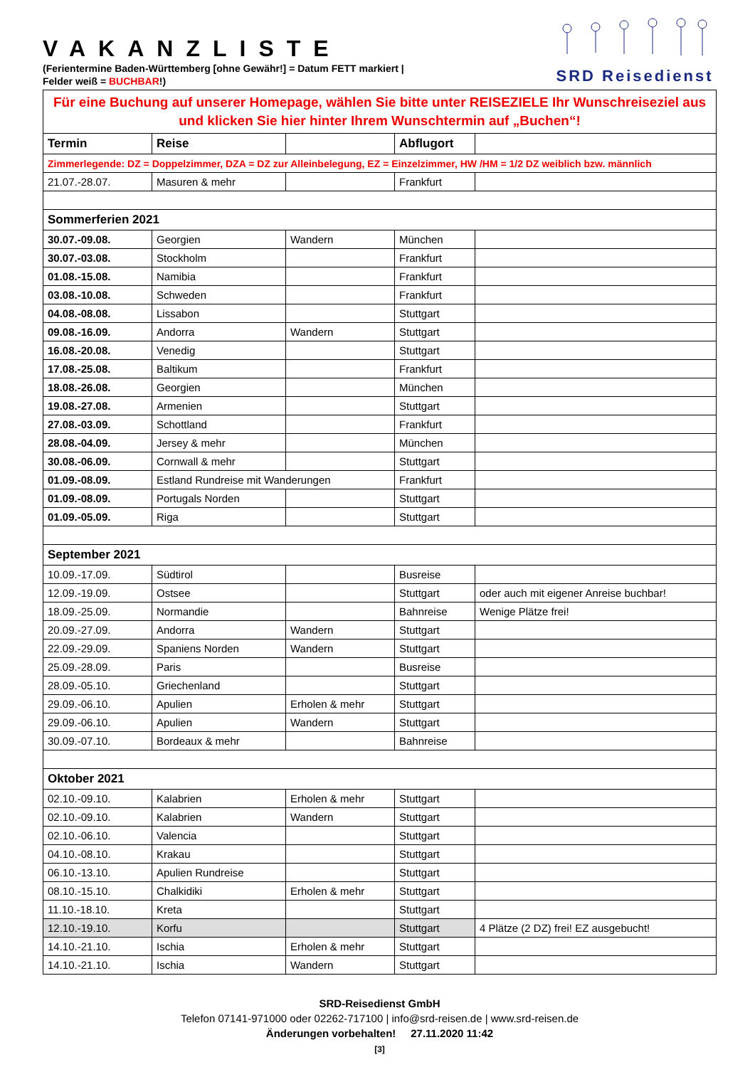VAKANZLISTE
(Ferientermine Baden-Württemberg [ohne Gewähr!] = Datum FETT markiert |
Felder weiß = BUCHBAR!)
SRD Reisedienst
| Für eine Buchung auf unserer Homepage, wählen Sie bitte unter REISEZIELE Ihr Wunschreiseziel aus und klicken Sie hier hinter Ihrem Wunschtermin auf „Buchen“! | | | | |
| Termin | Reise | | Abflugort | |
| Zimmerlegende: DZ = Doppelzimmer, DZA = DZ zur Alleinbelegung, EZ = Einzelzimmer, HW /HM = 1/2 DZ weiblich bzw. männlich | | | | |
| 21.07.-28.07. | Masuren & mehr | | Frankfurt | |
| Sommerferien 2021 | | | | |
| 30.07.-09.08. | Georgien | Wandern | München | |
| 30.07.-03.08. | Stockholm | | Frankfurt | |
| 01.08.-15.08. | Namibia | | Frankfurt | |
| 03.08.-10.08. | Schweden | | Frankfurt | |
| 04.08.-08.08. | Lissabon | | Stuttgart | |
| 09.08.-16.09. | Andorra | Wandern | Stuttgart | |
| 16.08.-20.08. | Venedig | | Stuttgart | |
| 17.08.-25.08. | Baltikum | | Frankfurt | |
| 18.08.-26.08. | Georgien | | München | |
| 19.08.-27.08. | Armenien | | Stuttgart | |
| 27.08.-03.09. | Schottland | | Frankfurt | |
| 28.08.-04.09. | Jersey & mehr | | München | |
| 30.08.-06.09. | Cornwall & mehr | | Stuttgart | |
| 01.09.-08.09. | Estland Rundreise mit Wanderungen | | Frankfurt | |
| 01.09.-08.09. | Portugals Norden | | Stuttgart | |
| 01.09.-05.09. | Riga | | Stuttgart | |
| September 2021 | | | | |
| 10.09.-17.09. | Südtirol | | Busreise | |
| 12.09.-19.09. | Ostsee | | Stuttgart | oder auch mit eigener Anreise buchbar! |
| 18.09.-25.09. | Normandie | | Bahnreise | Wenige Plätze frei! |
| 20.09.-27.09. | Andorra | Wandern | Stuttgart | |
| 22.09.-29.09. | Spaniens Norden | Wandern | Stuttgart | |
| 25.09.-28.09. | Paris | | Busreise | |
| 28.09.-05.10. | Griechenland | | Stuttgart | |
| 29.09.-06.10. | Apulien | Erholen & mehr | Stuttgart | |
| 29.09.-06.10. | Apulien | Wandern | Stuttgart | |
| 30.09.-07.10. | Bordeaux & mehr | | Bahnreise | |
| Oktober 2021 | | | | |
| 02.10.-09.10. | Kalabrien | Erholen & mehr | Stuttgart | |
| 02.10.-09.10. | Kalabrien | Wandern | Stuttgart | |
| 02.10.-06.10. | Valencia | | Stuttgart | |
| 04.10.-08.10. | Krakau | | Stuttgart | |
| 06.10.-13.10. | Apulien Rundreise | | Stuttgart | |
| 08.10.-15.10. | Chalkidiki | Erholen & mehr | Stuttgart | |
| 11.10.-18.10. | Kreta | | Stuttgart | |
| 12.10.-19.10. | Korfu | | Stuttgart | 4 Plätze (2 DZ) frei! EZ ausgebucht! |
| 14.10.-21.10. | Ischia | Erholen & mehr | Stuttgart | |
| 14.10.-21.10. | Ischia | Wandern | Stuttgart | |
SRD-Reisedienst GmbH
Telefon 07141-971000 oder 02262-717100 | info@srd-reisen.de | www.srd-reisen.de
Änderungen vorbehalten! 27.11.2020 11:42
[3]